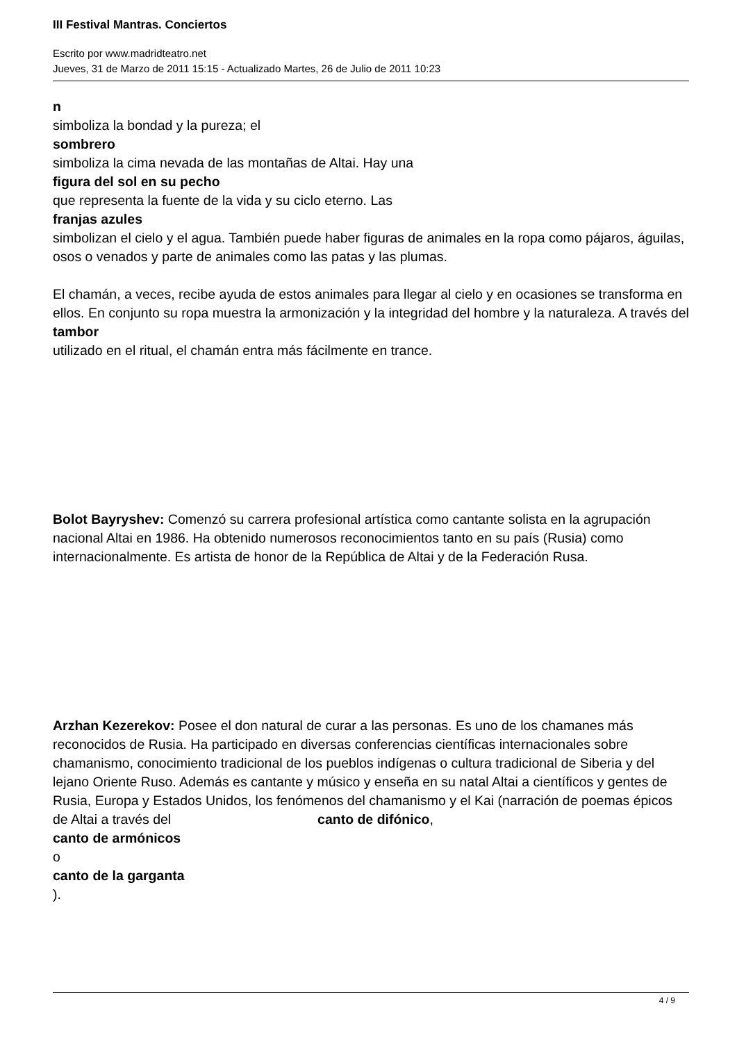III Festival Mantras. Conciertos
Escrito por www.madridteatro.net
Jueves, 31 de Marzo de 2011 15:15 - Actualizado Martes, 26 de Julio de 2011 10:23
n
simboliza la bondad y la pureza; el
sombrero
simboliza la cima nevada de las montañas de Altai. Hay una
figura del sol en su pecho
que representa la fuente de la vida y su ciclo eterno. Las
franjas azules
simbolizan el cielo y el agua. También puede haber figuras de animales en la ropa como pájaros, águilas, osos o venados y parte de animales como las patas y las plumas.
El chamán, a veces, recibe ayuda de estos animales para llegar al cielo y en ocasiones se transforma en ellos. En conjunto su ropa muestra la armonización y la integridad del hombre y la naturaleza. A través del
tambor
utilizado en el ritual, el chamán entra más fácilmente en trance.
Bolot Bayryshev: Comenzó su carrera profesional artística como cantante solista en la agrupación nacional Altai en 1986. Ha obtenido numerosos reconocimientos tanto en su país (Rusia) como internacionalmente. Es artista de honor de la República de Altai y de la Federación Rusa.
Arzhan Kezerekov: Posee el don natural de curar a las personas. Es uno de los chamanes más reconocidos de Rusia. Ha participado en diversas conferencias científicas internacionales sobre chamanismo, conocimiento tradicional de los pueblos indígenas o cultura tradicional de Siberia y del lejano Oriente Ruso. Además es cantante y músico y enseña en su natal Altai a científicos y gentes de Rusia, Europa y Estados Unidos, los fenómenos del chamanismo y el Kai (narración de poemas épicos de Altai a través del canto de difónico,
canto de armónicos
o
canto de la garganta
).
4 / 9